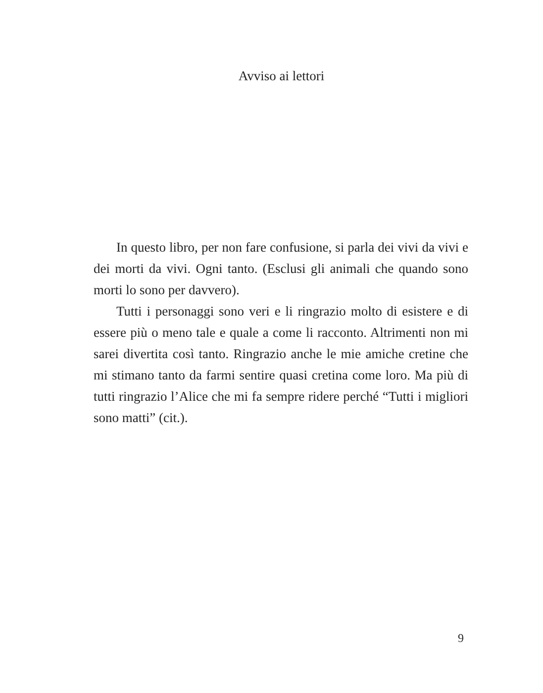Avviso ai lettori
In questo libro, per non fare confusione, si parla dei vivi da vivi e dei morti da vivi. Ogni tanto. (Esclusi gli animali che quando sono morti lo sono per davvero).
Tutti i personaggi sono veri e li ringrazio molto di esistere e di essere più o meno tale e quale a come li racconto. Altrimenti non mi sarei divertita così tanto. Ringrazio anche le mie amiche cretine che mi stimano tanto da farmi sentire quasi cretina come loro. Ma più di tutti ringrazio l’Alice che mi fa sempre ridere perché “Tutti i migliori sono matti” (cit.).
9